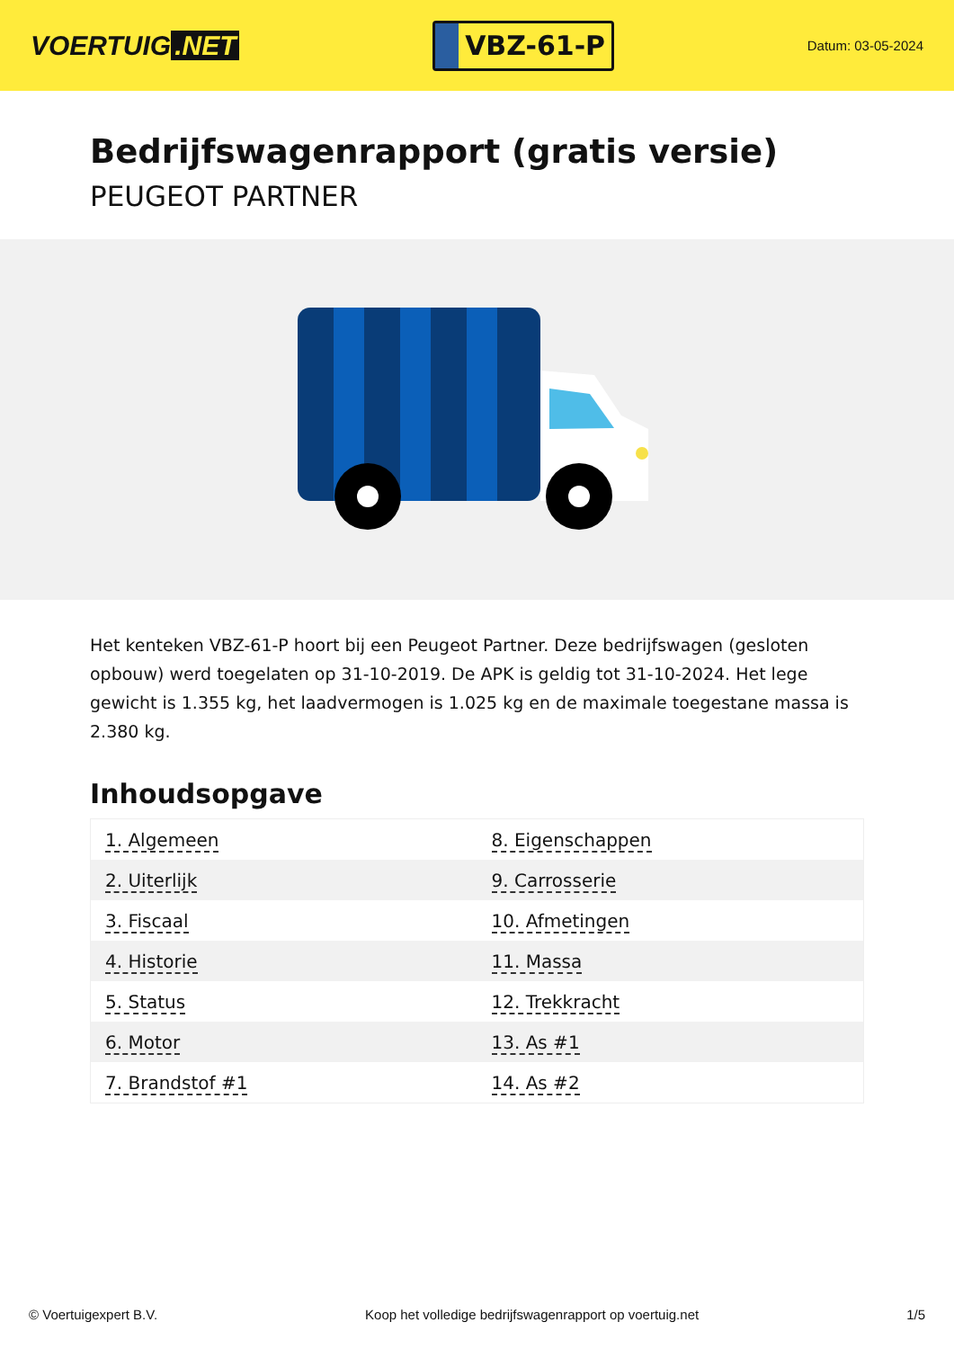VOERTUIG.NET
VBZ-61-P
Datum: 03-05-2024
Bedrijfswagenrapport (gratis versie)
PEUGEOT PARTNER
Het kenteken VBZ-61-P hoort bij een Peugeot Partner. Deze bedrijfswagen (gesloten opbouw) werd toegelaten op 31-10-2019. De APK is geldig tot 31-10-2024. Het lege gewicht is 1.355 kg, het laadvermogen is 1.025 kg en de maximale toegestane massa is 2.380 kg.
Inhoudsopgave
| 1. Algemeen | 8. Eigenschappen |
| 2. Uiterlijk | 9. Carrosserie |
| 3. Fiscaal | 10. Afmetingen |
| 4. Historie | 11. Massa |
| 5. Status | 12. Trekkracht |
| 6. Motor | 13. As #1 |
| 7. Brandstof #1 | 14. As #2 |
© Voertuigexpert B.V. Koop het volledige bedrijfswagenrapport op voertuig.net 1/5